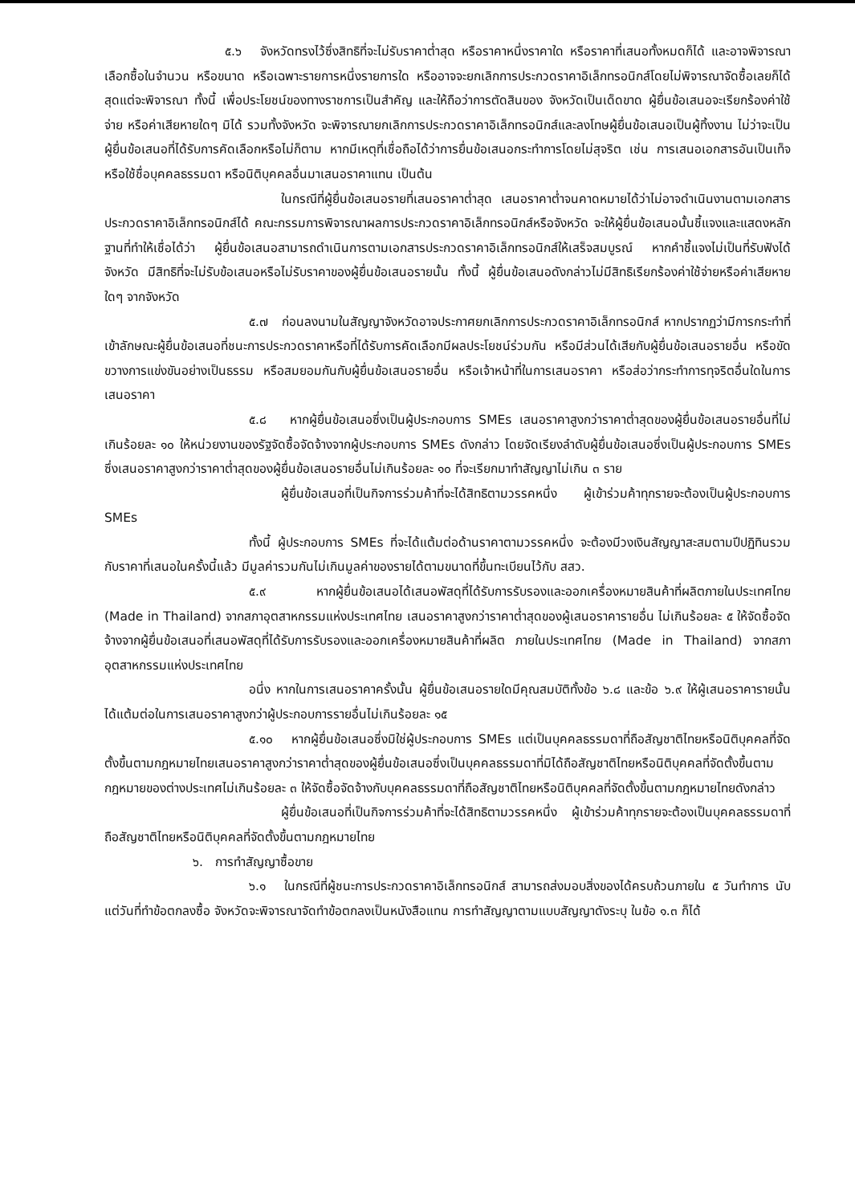๕.๖ จังหวัดทรงไว้ซึ่งสิทธิที่จะไม่รับราคาต่ำสุด หรือราคาหนึ่งราคาใด หรือราคาที่เสนอทั้งหมดก็ได้ และอาจพิจารณาเลือกซื้อในจำนวน หรือขนาด หรือเฉพาะรายการหนึ่งรายการใด หรืออาจจะยกเลิกการประกวดราคาอิเล็กทรอนิกส์โดยไม่พิจารณาจัดซื้อเลยก็ได้ สุดแต่จะพิจารณา ทั้งนี้ เพื่อประโยชน์ของทางราชการเป็นสำคัญ และให้ถือว่าการตัดสินของ จังหวัดเป็นเด็ดขาด ผู้ยื่นข้อเสนอจะเรียกร้องค่าใช้จ่าย หรือค่าเสียหายใดๆ มิได้ รวมทั้งจังหวัด จะพิจารณายกเลิกการประกวดราคาอิเล็กทรอนิกส์และลงโทษผู้ยื่นข้อเสนอเป็นผู้ทิ้งงาน ไม่ว่าจะเป็นผู้ยื่นข้อเสนอที่ได้รับการคัดเลือกหรือไม่ก็ตาม หากมีเหตุที่เชื่อถือได้ว่าการยื่นข้อเสนอกระทำการโดยไม่สุจริต เช่น การเสนอเอกสารอันเป็นเท็จ หรือใช้ชื่อบุคคลธรรมดา หรือนิติบุคคลอื่นมาเสนอราคาแทน เป็นต้น
ในกรณีที่ผู้ยื่นข้อเสนอรายที่เสนอราคาต่ำสุด เสนอราคาต่ำจนคาดหมายได้ว่าไม่อาจดำเนินงานตามเอกสารประกวดราคาอิเล็กทรอนิกส์ได้ คณะกรรมการพิจารณาผลการประกวดราคาอิเล็กทรอนิกส์หรือจังหวัด จะให้ผู้ยื่นข้อเสนอนั้นชี้แจงและแสดงหลักฐานที่ทำให้เชื่อได้ว่า ผู้ยื่นข้อเสนอสามารถดำเนินการตามเอกสารประกวดราคาอิเล็กทรอนิกส์ให้เสร็จสมบูรณ์ หากคำชี้แจงไม่เป็นที่รับฟังได้ จังหวัด มีสิทธิที่จะไม่รับข้อเสนอหรือไม่รับราคาของผู้ยื่นข้อเสนอรายนั้น ทั้งนี้ ผู้ยื่นข้อเสนอดังกล่าวไม่มีสิทธิเรียกร้องค่าใช้จ่ายหรือค่าเสียหายใดๆ จากจังหวัด
๕.๗ ก่อนลงนามในสัญญาจังหวัดอาจประกาศยกเลิกการประกวดราคาอิเล็กทรอนิกส์ หากปรากฏว่ามีการกระทำที่เข้าลักษณะผู้ยื่นข้อเสนอที่ชนะการประกวดราคาหรือที่ได้รับการคัดเลือกมีผลประโยชน์ร่วมกัน หรือมีส่วนได้เสียกับผู้ยื่นข้อเสนอรายอื่น หรือขัดขวางการแข่งขันอย่างเป็นธรรม หรือสมยอมกันกับผู้ยื่นข้อเสนอรายอื่น หรือเจ้าหน้าที่ในการเสนอราคา หรือส่อว่ากระทำการทุจริตอื่นใดในการเสนอราคา
๕.๘ หากผู้ยื่นข้อเสนอซึ่งเป็นผู้ประกอบการ SMEs เสนอราคาสูงกว่าราคาต่ำสุดของผู้ยื่นข้อเสนอรายอื่นที่ไม่เกินร้อยละ ๑๐ ให้หน่วยงานของรัฐจัดซื้อจัดจ้างจากผู้ประกอบการ SMEs ดังกล่าว โดยจัดเรียงลำดับผู้ยื่นข้อเสนอซึ่งเป็นผู้ประกอบการ SMEs ซึ่งเสนอราคาสูงกว่าราคาต่ำสุดของผู้ยื่นข้อเสนอรายอื่นไม่เกินร้อยละ ๑๐ ที่จะเรียกมาทำสัญญาไม่เกิน ๓ ราย
ผู้ยื่นข้อเสนอที่เป็นกิจการร่วมค้าที่จะได้สิทธิตามวรรคหนึ่ง ผู้เข้าร่วมค้าทุกรายจะต้องเป็นผู้ประกอบการ SMEs
ทั้งนี้ ผู้ประกอบการ SMEs ที่จะได้แต้มต่อด้านราคาตามวรรคหนึ่ง จะต้องมีวงเงินสัญญาสะสมตามปีปฏิทินรวมกับราคาที่เสนอในครั้งนี้แล้ว มีมูลค่ารวมกันไม่เกินมูลค่าของรายได้ตามขนาดที่ขึ้นทะเบียนไว้กับ สสว.
๕.๙ หากผู้ยื่นข้อเสนอได้เสนอพัสดุที่ได้รับการรับรองและออกเครื่องหมายสินค้าที่ผลิตภายในประเทศไทย (Made in Thailand) จากสภาอุตสาหกรรมแห่งประเทศไทย เสนอราคาสูงกว่าราคาต่ำสุดของผู้เสนอราคารายอื่น ไม่เกินร้อยละ ๕ ให้จัดซื้อจัดจ้างจากผู้ยื่นข้อเสนอที่เสนอพัสดุที่ได้รับการรับรองและออกเครื่องหมายสินค้าที่ผลิต ภายในประเทศไทย (Made in Thailand) จากสภาอุตสาหกรรมแห่งประเทศไทย
อนึ่ง หากในการเสนอราคาครั้งนั้น ผู้ยื่นข้อเสนอรายใดมีคุณสมบัติทั้งข้อ ๖.๘ และข้อ ๖.๙ ให้ผู้เสนอราคารายนั้นได้แต้มต่อในการเสนอราคาสูงกว่าผู้ประกอบการรายอื่นไม่เกินร้อยละ ๑๕
๕.๑๐ หากผู้ยื่นข้อเสนอซึ่งมิใช่ผู้ประกอบการ SMEs แต่เป็นบุคคลธรรมดาที่ถือสัญชาติไทยหรือนิติบุคคลที่จัดตั้งขึ้นตามกฎหมายไทยเสนอราคาสูงกว่าราคาต่ำสุดของผู้ยื่นข้อเสนอซึ่งเป็นบุคคลธรรมดาที่มิได้ถือสัญชาติไทยหรือนิติบุคคลที่จัดตั้งขึ้นตามกฎหมายของต่างประเทศไม่เกินร้อยละ ๓ ให้จัดซื้อจัดจ้างกับบุคคลธรรมดาที่ถือสัญชาติไทยหรือนิติบุคคลที่จัดตั้งขึ้นตามกฎหมายไทยดังกล่าว
ผู้ยื่นข้อเสนอที่เป็นกิจการร่วมค้าที่จะได้สิทธิตามวรรคหนึ่ง ผู้เข้าร่วมค้าทุกรายจะต้องเป็นบุคคลธรรมดาที่ถือสัญชาติไทยหรือนิติบุคคลที่จัดตั้งขึ้นตามกฎหมายไทย
๖. การทำสัญญาซื้อขาย
๖.๑ ในกรณีที่ผู้ชนะการประกวดราคาอิเล็กทรอนิกส์ สามารถส่งมอบสิ่งของได้ครบถ้วนภายใน ๕ วันทำการ นับแต่วันที่ทำข้อตกลงซื้อ จังหวัดจะพิจารณาจัดทำข้อตกลงเป็นหนังสือแทน การทำสัญญาตามแบบสัญญาดังระบุ ในข้อ ๑.๓ ก็ได้